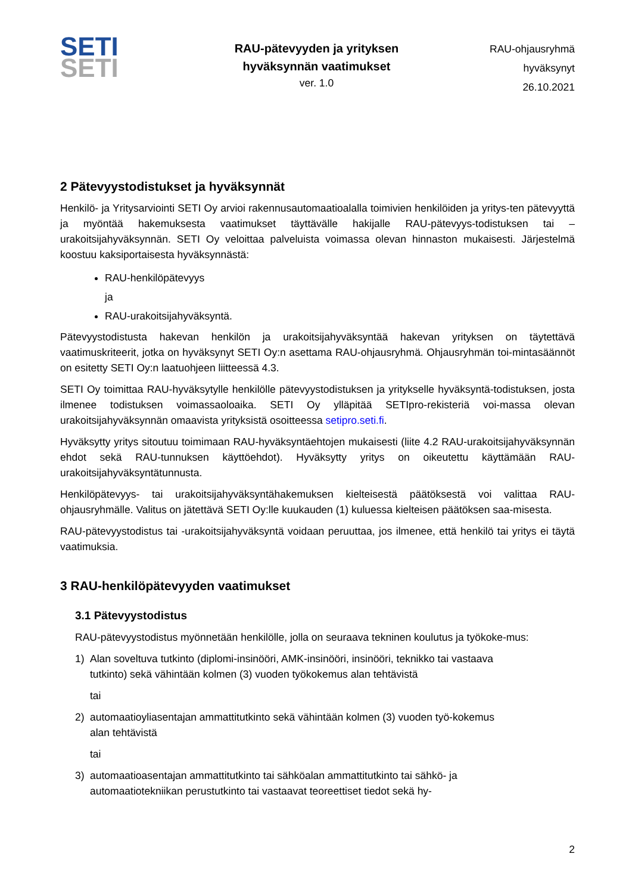SETI
SETI
RAU-pätevyyden ja yrityksen
hyväksynnän vaatimukset
ver. 1.0
RAU-ohjausryhmä
hyväksynyt
26.10.2021
2 Pätevyystodistukset ja hyväksynnät
Henkilö- ja Yritysarviointi SETI Oy arvioi rakennusautomaatioalalla toimivien henkilöiden ja yritys-ten pätevyyttä ja myöntää hakemuksesta vaatimukset täyttävälle hakijalle RAU-pätevyys-todistuksen tai –urakoitsijahyväksynnän. SETI Oy veloittaa palveluista voimassa olevan hinnaston mukaisesti. Järjestelmä koostuu kaksiportaisesta hyväksynnästä:
RAU-henkilöpätevyys
ja
RAU-urakoitsijahyväksyntä.
Pätevyystodistusta hakevan henkilön ja urakoitsijahyväksyntää hakevan yrityksen on täytettävä vaatimuskriteerit, jotka on hyväksynyt SETI Oy:n asettama RAU-ohjausryhmä. Ohjausryhmän toi-mintasäännöt on esitetty SETI Oy:n laatuohjeen liitteessä 4.3.
SETI Oy toimittaa RAU-hyväksytylle henkilölle pätevyystodistuksen ja yritykselle hyväksyntä-todistuksen, josta ilmenee todistuksen voimassaoloaika. SETI Oy ylläpitää SETIpro-rekisteriä voi-massa olevan urakoitsijahyväksynnän omaavista yrityksistä osoitteessa setipro.seti.fi.
Hyväksytty yritys sitoutuu toimimaan RAU-hyväksyntäehtojen mukaisesti (liite 4.2 RAU-urakoitsijahyväksynnän ehdot sekä RAU-tunnuksen käyttöehdot). Hyväksytty yritys on oikeutettu käyttämään RAU-urakoitsijahyväksyntätunnusta.
Henkilöpätevyys- tai urakoitsijahyväksyntähakemuksen kielteisestä päätöksestä voi valittaa RAU-ohjausryhmälle. Valitus on jätettävä SETI Oy:lle kuukauden (1) kuluessa kielteisen päätöksen saa-misesta.
RAU-pätevyystodistus tai -urakoitsijahyväksyntä voidaan peruuttaa, jos ilmenee, että henkilö tai yritys ei täytä vaatimuksia.
3 RAU-henkilöpätevyyden vaatimukset
3.1 Pätevyystodistus
RAU-pätevyystodistus myönnetään henkilölle, jolla on seuraava tekninen koulutus ja työkoke-mus:
1) Alan soveltuva tutkinto (diplomi-insinööri, AMK-insinööri, insinööri, teknikko tai vastaava tutkinto) sekä vähintään kolmen (3) vuoden työkokemus alan tehtävistä
tai
2) automaatioyliasentajan ammattitutkinto sekä vähintään kolmen (3) vuoden työ-kokemus alan tehtävistä
tai
3) automaatioasentajan ammattitutkinto tai sähköalan ammattitutkinto tai sähkö- ja automaatiotekniikan perustutkinto tai vastaavat teoreettiset tiedot sekä hy-
2